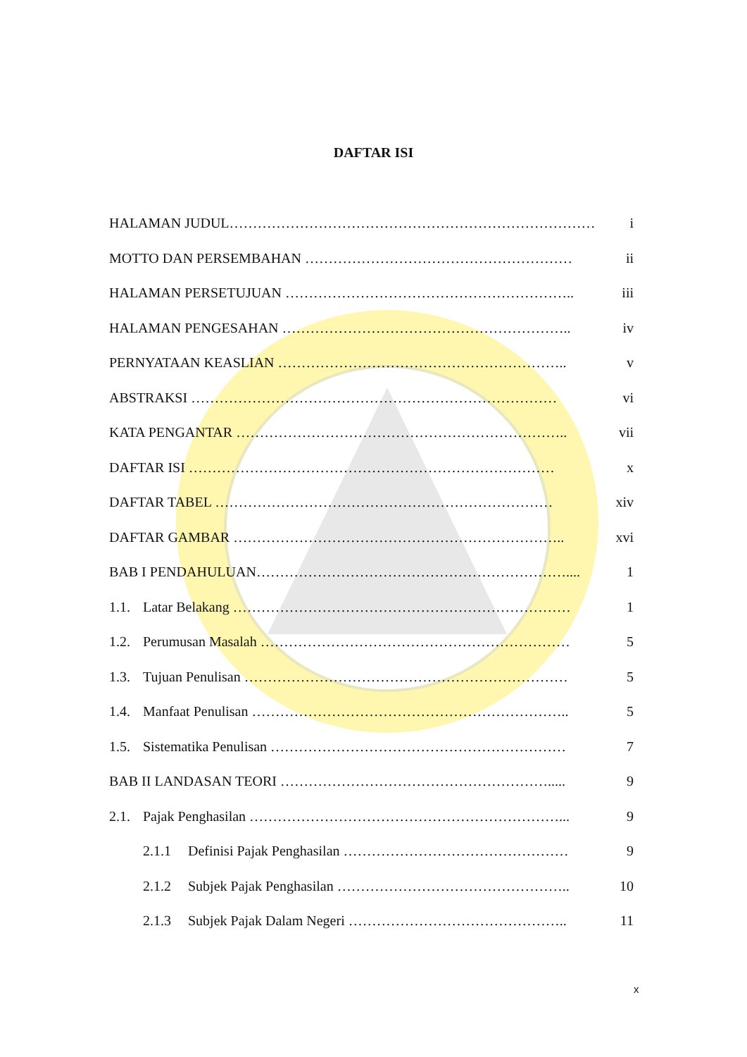DAFTAR ISI
HALAMAN JUDUL…………………………………………………………………… i
MOTTO DAN PERSEMBAHAN ………………………………………………… ii
HALAMAN PERSETUJUAN …………………………………………………….. iii
HALAMAN PENGESAHAN …………………………………………………….. iv
PERNYATAAN KEASLIAN …………………………………………………….. v
ABSTRAKSI …………………………………………………………………… vi
KATA PENGANTAR …………………………………………………………….. vii
DAFTAR ISI …………………………………………………………………… x
DAFTAR TABEL ……………………………………………………………… xiv
DAFTAR GAMBAR …………………………………………………………….. xvi
BAB I PENDAHULUAN………………………………………………………….... 1
1.1. Latar Belakang ……………………………………………………………… 1
1.2. Perumusan Masalah ………………………………………………………… 5
1.3. Tujuan Penulisan …………………………………………………………… 5
1.4. Manfaat Penulisan ………………………………………………………….. 5
1.5. Sistematika Penulisan ……………………………………………………… 7
BAB II LANDASAN TEORI …………………………………………………..... 9
2.1. Pajak Penghasilan …………………………………………………………... 9
2.1.1 Definisi Pajak Penghasilan ………………………………………… 9
2.1.2 Subjek Pajak Penghasilan ………………………………………….. 10
2.1.3 Subjek Pajak Dalam Negeri ……………………………………….. 11
x